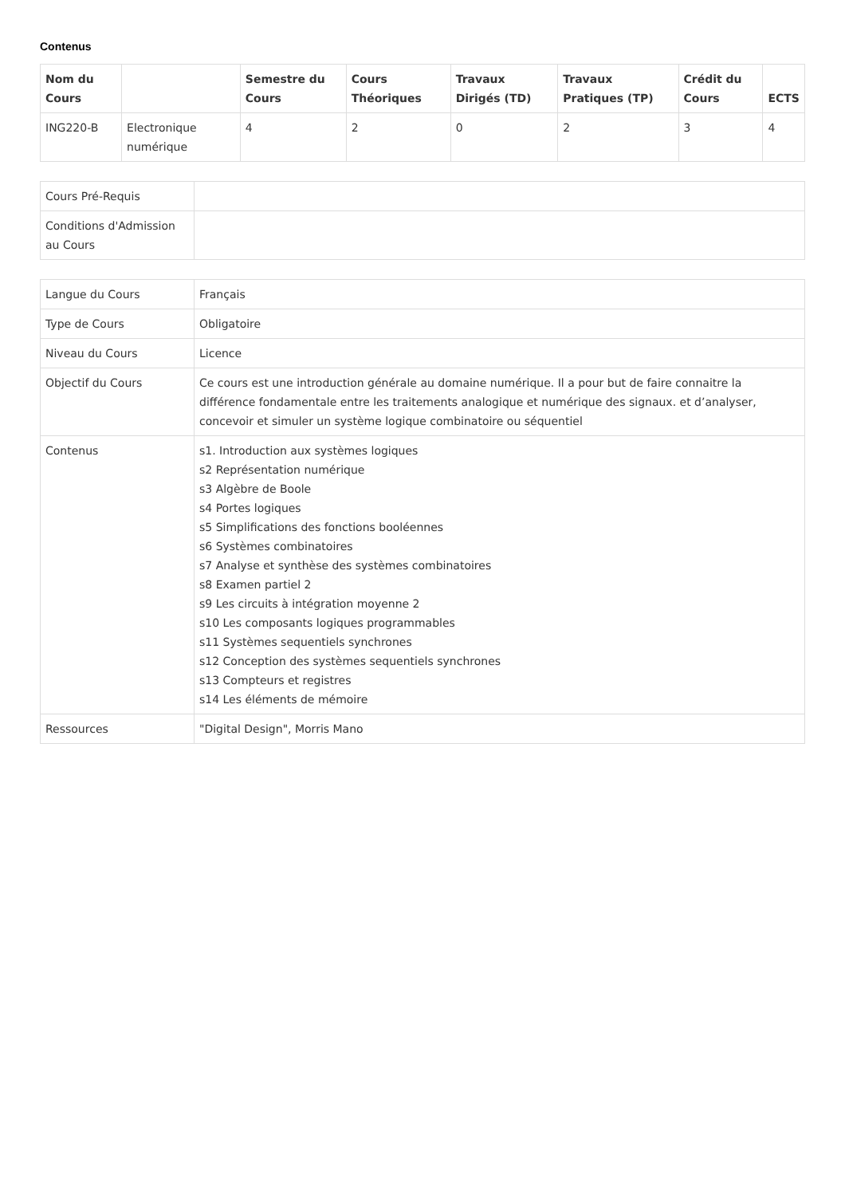Contenus
| Nom du Cours | | Semestre du Cours | Cours Théoriques | Travaux Dirigés (TD) | Travaux Pratiques (TP) | Crédit du Cours | ECTS |
| --- | --- | --- | --- | --- | --- | --- | --- |
| ING220-B | Electronique numérique | 4 | 2 | 0 | 2 | 3 | 4 |
| Cours Pré-Requis | |
| Conditions d'Admission au Cours | |
| Langue du Cours | Français |
| Type de Cours | Obligatoire |
| Niveau du Cours | Licence |
| Objectif du Cours | Ce cours est une introduction générale au domaine numérique. Il a pour but de faire connaitre la différence fondamentale entre les traitements analogique et numérique des signaux. et d’analyser, concevoir et simuler un système logique combinatoire ou séquentiel |
| Contenus | s1. Introduction aux systèmes logiques s2 Représentation numérique s3 Algèbre de Boole s4 Portes logiques s5 Simplifications des fonctions booléennes s6 Systèmes combinatoires s7 Analyse et synthèse des systèmes combinatoires s8 Examen partiel 2 s9 Les circuits à intégration moyenne 2 s10 Les composants logiques programmables s11 Systèmes sequentiels synchrones s12 Conception des systèmes sequentiels synchrones s13 Compteurs et registres s14 Les éléments de mémoire |
| Ressources | "Digital Design", Morris Mano |